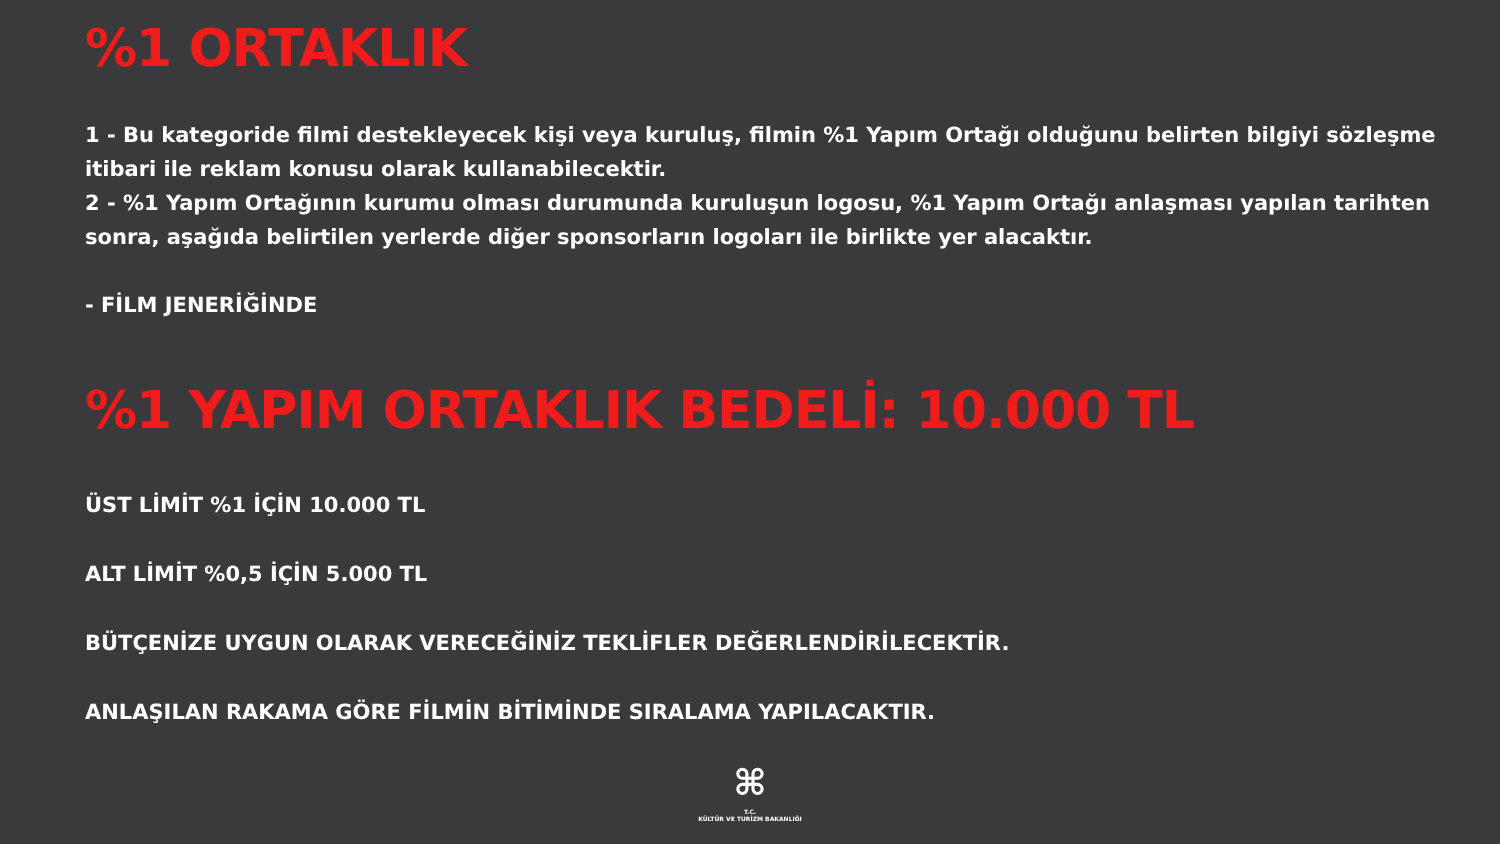%1 ORTAKLIK
1 - Bu kategoride filmi destekleyecek kişi veya kuruluş, filmin %1 Yapım Ortağı olduğunu belirten bilgiyi sözleşme itibari ile reklam konusu olarak kullanabilecektir.
2 - %1 Yapım Ortağının kurumu olması durumunda kuruluşun logosu, %1 Yapım Ortağı anlaşması yapılan tarihten sonra, aşağıda belirtilen yerlerde diğer sponsorların logoları ile birlikte yer alacaktır.
- FİLM JENERİĞİNDE
%1 YAPIM ORTAKLIK BEDELİ: 10.000 TL
ÜST LİMİT %1 İÇİN 10.000 TL
ALT LİMİT %0,5 İÇİN 5.000 TL
BÜTÇENİZE UYGUN OLARAK VERECEĞİNİZ TEKLİFLER DEĞERLENDİRİLECEKTİR.
ANLAŞILAN RAKAMA GÖRE FİLMİN BİTİMİNDE SIRALAMA YAPILACAKTIR.
⌘
T.C.
KÜLTÜR VE TURİZM BAKANLIĞI